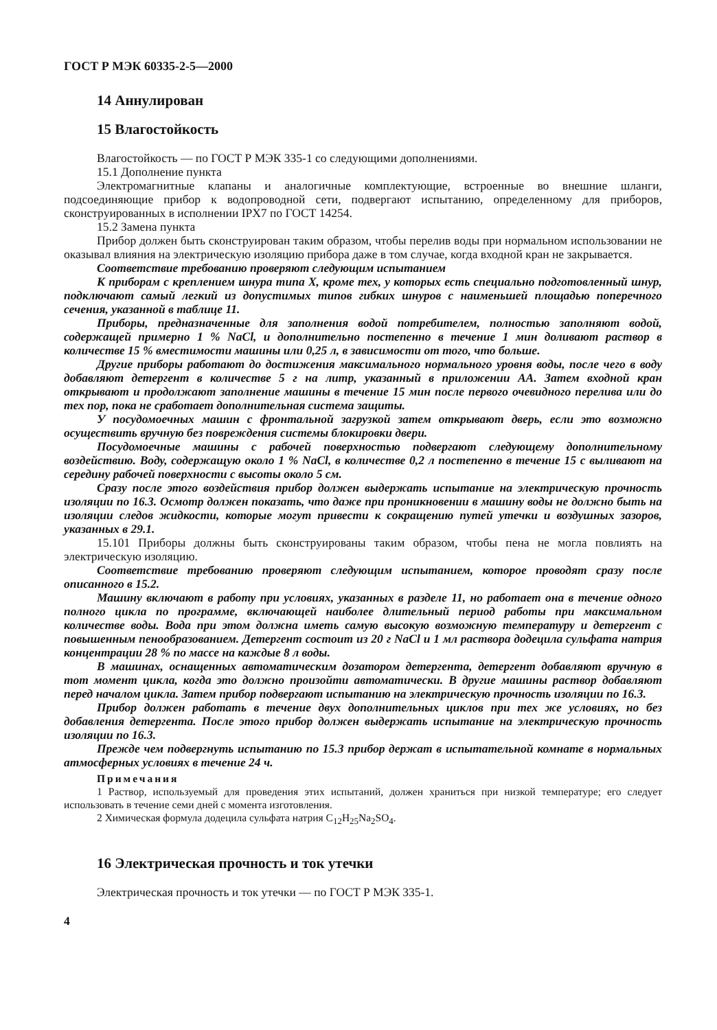ГОСТ Р МЭК 60335-2-5—2000
14 Аннулирован
15 Влагостойкость
Влагостойкость — по ГОСТ Р МЭК 335-1 со следующими дополнениями.
15.1 Дополнение пункта
Электромагнитные клапаны и аналогичные комплектующие, встроенные во внешние шланги, подсоединяющие прибор к водопроводной сети, подвергают испытанию, определенному для приборов, сконструированных в исполнении IPX7 по ГОСТ 14254.
15.2 Замена пункта
Прибор должен быть сконструирован таким образом, чтобы перелив воды при нормальном использовании не оказывал влияния на электрическую изоляцию прибора даже в том случае, когда входной кран не закрывается.
Соответствие требованию проверяют следующим испытанием
К приборам с креплением шнура типа X, кроме тех, у которых есть специально подготовленный шнур, подключают самый легкий из допустимых типов гибких шнуров с наименьшей площадью поперечного сечения, указанной в таблице 11.
Приборы, предназначенные для заполнения водой потребителем, полностью заполняют водой, содержащей примерно 1 % NaCl, и дополнительно постепенно в течение 1 мин доливают раствор в количестве 15 % вместимости машины или 0,25 л, в зависимости от того, что больше.
Другие приборы работают до достижения максимального нормального уровня воды, после чего в воду добавляют детергент в количестве 5 г на литр, указанный в приложении АА. Затем входной кран открывают и продолжают заполнение машины в течение 15 мин после первого очевидного перелива или до тех пор, пока не сработает дополнительная система защиты.
У посудомоечных машин с фронтальной загрузкой затем открывают дверь, если это возможно осуществить вручную без повреждения системы блокировки двери.
Посудомоечные машины с рабочей поверхностью подвергают следующему дополнительному воздействию. Воду, содержащую около 1 % NaCl, в количестве 0,2 л постепенно в течение 15 с выливают на середину рабочей поверхности с высоты около 5 см.
Сразу после этого воздействия прибор должен выдержать испытание на электрическую прочность изоляции по 16.3. Осмотр должен показать, что даже при проникновении в машину воды не должно быть на изоляции следов жидкости, которые могут привести к сокращению путей утечки и воздушных зазоров, указанных в 29.1.
15.101 Приборы должны быть сконструированы таким образом, чтобы пена не могла повлиять на электрическую изоляцию.
Соответствие требованию проверяют следующим испытанием, которое проводят сразу после описанного в 15.2.
Машину включают в работу при условиях, указанных в разделе 11, но работает она в течение одного полного цикла по программе, включающей наиболее длительный период работы при максимальном количестве воды. Вода при этом должна иметь самую высокую возможную температуру и детергент с повышенным пенообразованием. Детергент состоит из 20 г NaCl и 1 мл раствора додецила сульфата натрия концентрации 28 % по массе на каждые 8 л воды.
В машинах, оснащенных автоматическим дозатором детергента, детергент добавляют вручную в тот момент цикла, когда это должно произойти автоматически. В другие машины раствор добавляют перед началом цикла. Затем прибор подвергают испытанию на электрическую прочность изоляции по 16.3.
Прибор должен работать в течение двух дополнительных циклов при тех же условиях, но без добавления детергента. После этого прибор должен выдержать испытание на электрическую прочность изоляции по 16.3.
Прежде чем подвергнуть испытанию по 15.3 прибор держат в испытательной комнате в нормальных атмосферных условиях в течение 24 ч.
Примечания
1 Раствор, используемый для проведения этих испытаний, должен храниться при низкой температуре; его следует использовать в течение семи дней с момента изготовления.
2 Химическая формула додецила сульфата натрия C<sub>12</sub>H<sub>25</sub>Na<sub>2</sub>SO<sub>4</sub>.
16 Электрическая прочность и ток утечки
Электрическая прочность и ток утечки — по ГОСТ Р МЭК 335-1.
4